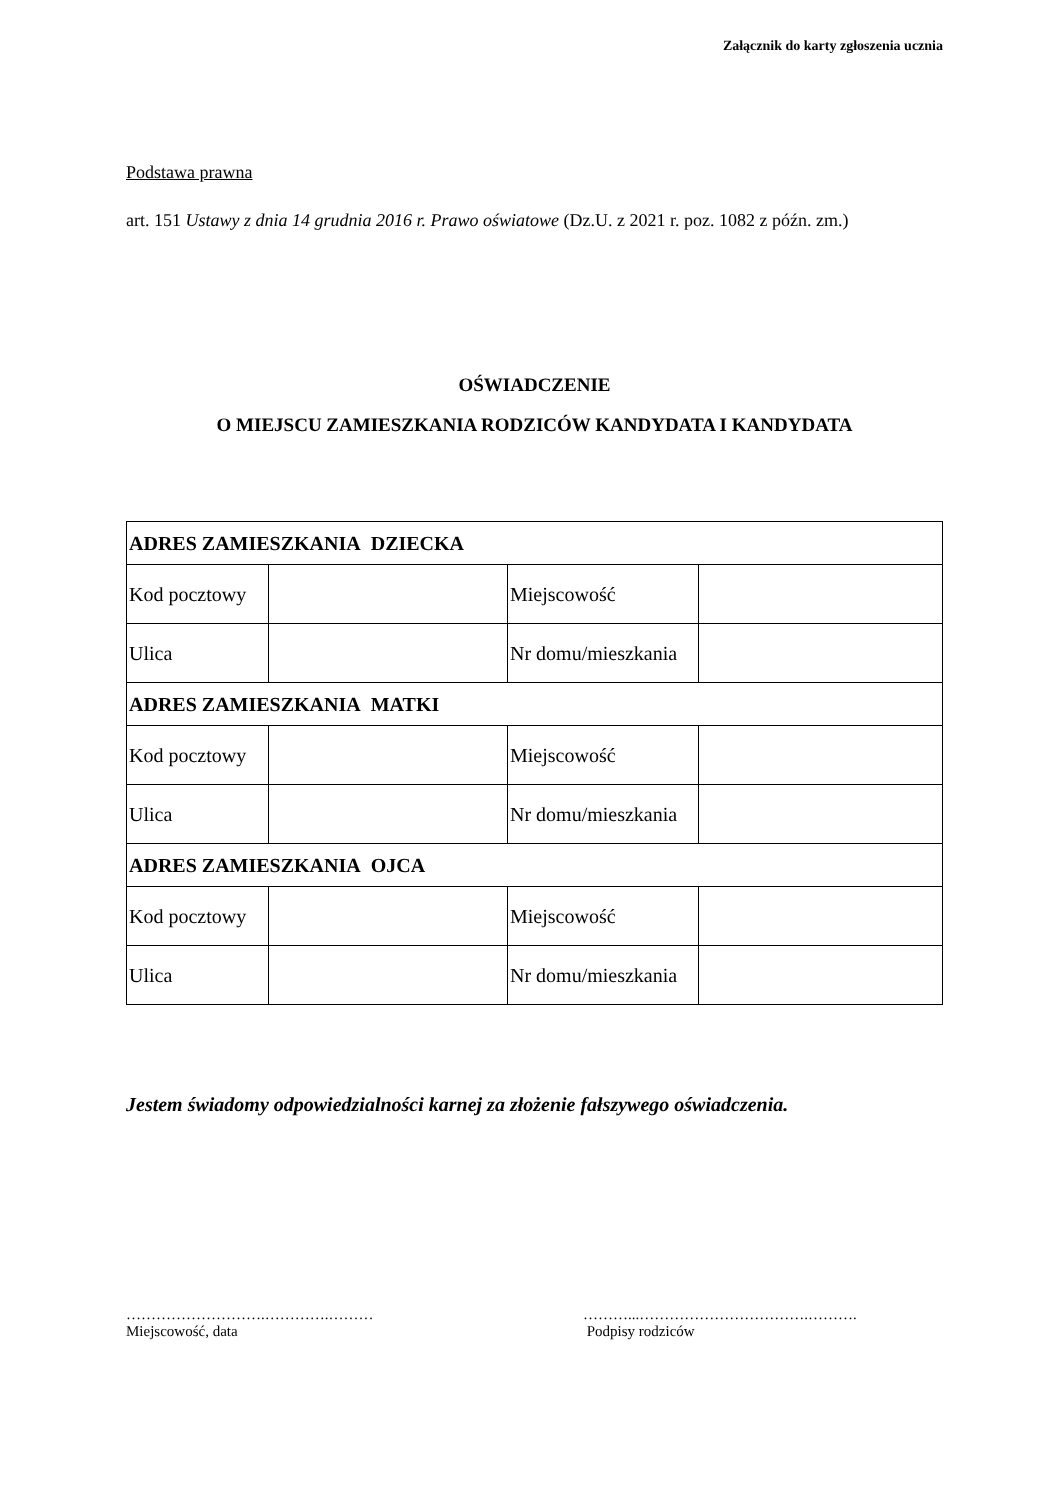Załącznik do karty zgłoszenia ucznia
Podstawa prawna
art. 151 Ustawy z dnia 14 grudnia 2016 r. Prawo oświatowe (Dz.U. z 2021 r. poz. 1082 z późn. zm.)
OŚWIADCZENIE
O MIEJSCU ZAMIESZKANIA RODZICÓW KANDYDATA I KANDYDATA
| ADRES ZAMIESZKANIA DZIECKA | | | |
| Kod pocztowy | | Miejscowość | |
| Ulica | | Nr domu/mieszkania | |
| ADRES ZAMIESZKANIA MATKI | | | |
| Kod pocztowy | | Miejscowość | |
| Ulica | | Nr domu/mieszkania | |
| ADRES ZAMIESZKANIA OJCA | | | |
| Kod pocztowy | | Miejscowość | |
| Ulica | | Nr domu/mieszkania | |
Jestem świadomy odpowiedzialności karnej za złożenie fałszywego oświadczenia.
……………………….………….………
Miejscowość, data
………...…………………………….……….
Podpisy rodziców